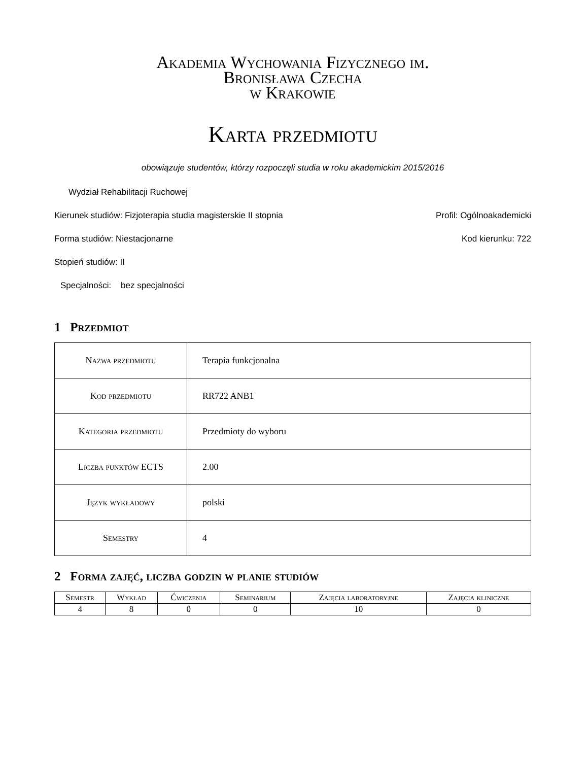Akademia Wychowania Fizycznego im.
Bronisława Czecha
w Krakowie
Karta przedmiotu
obowiązuje studentów, którzy rozpoczęli studia w roku akademickim 2015/2016
Wydział Rehabilitacji Ruchowej
Kierunek studiów: Fizjoterapia studia magisterskie II stopnia Profil: Ogólnoakademicki
Forma studiów: Niestacjonarne Kod kierunku: 722
Stopień studiów: II
Specjalności: bez specjalności
1 Przedmiot
| Nazwa przedmiotu | Terapia funkcjonalna |
| Kod przedmiotu | RR722 ANB1 |
| Kategoria przedmiotu | Przedmioty do wyboru |
| Liczba punktów ECTS | 2.00 |
| Język wykładowy | polski |
| Semestry | 4 |
2 Forma zajęć, liczba godzin w planie studiów
| Semestr | Wykład | Ćwiczenia | Seminarium | Zajęcia laboratoryjne | Zajęcia kliniczne |
| --- | --- | --- | --- | --- | --- |
| 4 | 8 | 0 | 0 | 10 | 0 |